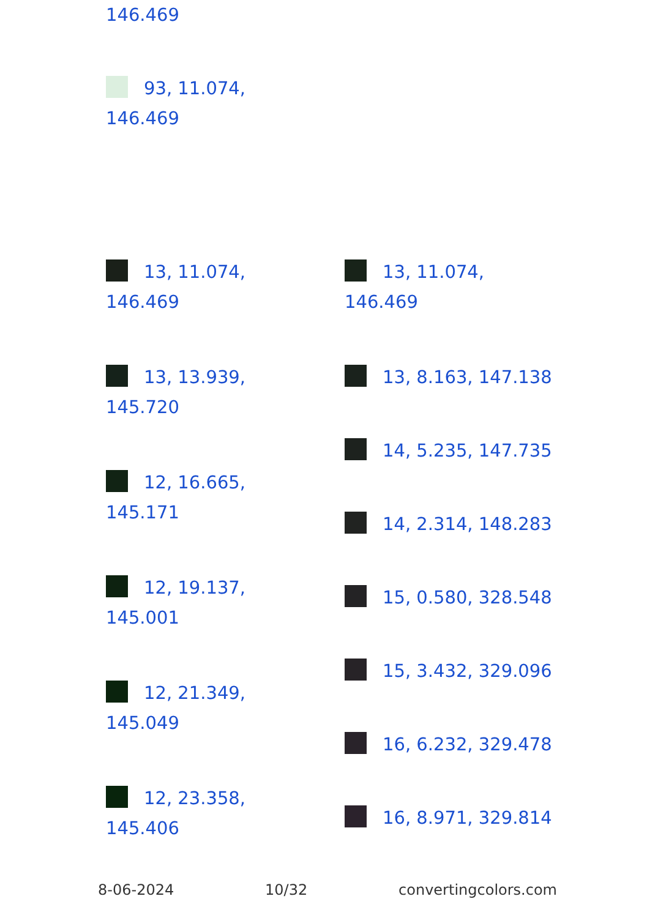146.469
93, 11.074, 146.469
13, 11.074, 146.469
13, 13.939, 145.720
12, 16.665, 145.171
12, 19.137, 145.001
12, 21.349, 145.049
12, 23.358, 145.406
13, 11.074, 146.469
13, 8.163, 147.138
14, 5.235, 147.735
14, 2.314, 148.283
15, 0.580, 328.548
15, 3.432, 329.096
16, 6.232, 329.478
16, 8.971, 329.814
8-06-2024 10/32 convertingcolors.com